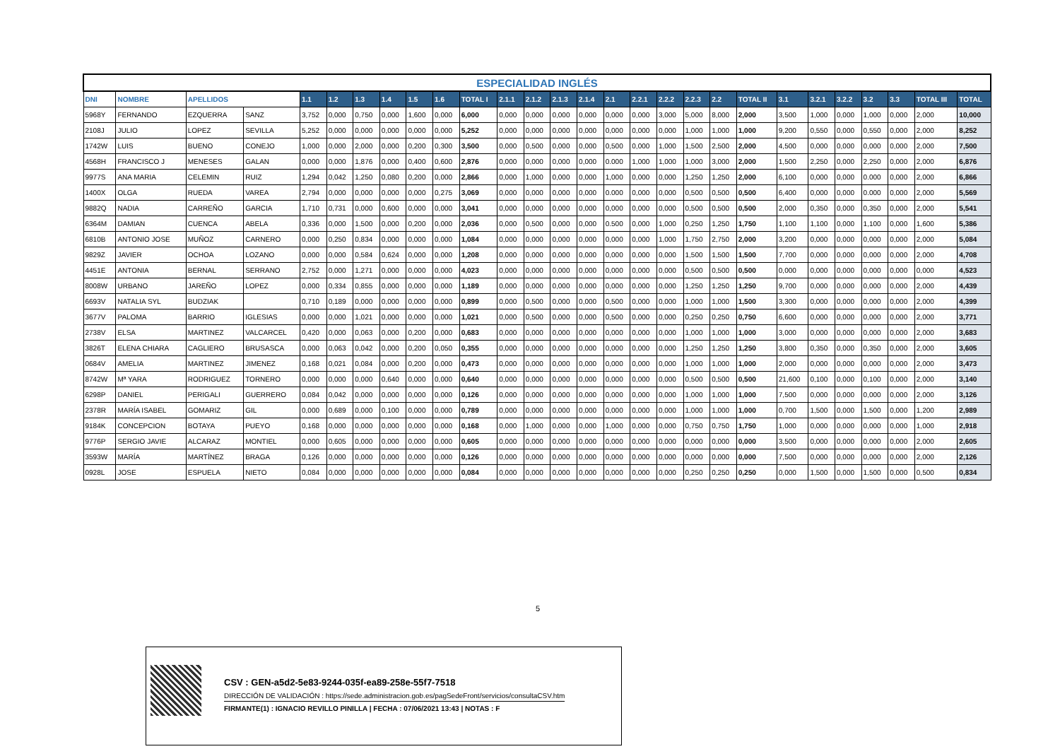| ESPECIALIDAD INGLÉS | | | | | | | | | | | | | | | | | | | | | | | | | | | |
| DNI | NOMBRE | APELLIDOS | | 1.1 | 1.2 | 1.3 | 1.4 | 1.5 | 1.6 | TOTAL I | 2.1.1 | 2.1.2 | 2.1.3 | 2.1.4 | 2.1 | 2.2.1 | 2.2.2 | 2.2.3 | 2.2 | TOTAL II | 3.1 | 3.2.1 | 3.2.2 | 3.2 | 3.3 | TOTAL III | TOTAL |
| 5968Y | FERNANDO | EZQUERRA | SANZ | 3,752 | 0,000 | 0,750 | 0,000 | 1,600 | 0,000 | 6,000 | 0,000 | 0,000 | 0,000 | 0,000 | 0,000 | 0,000 | 3,000 | 5,000 | 8,000 | 2,000 | 3,500 | 1,000 | 0,000 | 1,000 | 0,000 | 2,000 | 10,000 |
| 2108J | JULIO | LOPEZ | SEVILLA | 5,252 | 0,000 | 0,000 | 0,000 | 0,000 | 0,000 | 5,252 | 0,000 | 0,000 | 0,000 | 0,000 | 0,000 | 0,000 | 0,000 | 1,000 | 1,000 | 1,000 | 9,200 | 0,550 | 0,000 | 0,550 | 0,000 | 2,000 | 8,252 |
| 1742W | LUIS | BUENO | CONEJO | 1,000 | 0,000 | 2,000 | 0,000 | 0,200 | 0,300 | 3,500 | 0,000 | 0,500 | 0,000 | 0,000 | 0,500 | 0,000 | 1,000 | 1,500 | 2,500 | 2,000 | 4,500 | 0,000 | 0,000 | 0,000 | 0,000 | 2,000 | 7,500 |
| 4568H | FRANCISCO J | MENESES | GALAN | 0,000 | 0,000 | 1,876 | 0,000 | 0,400 | 0,600 | 2,876 | 0,000 | 0,000 | 0,000 | 0,000 | 0.000 | 1,000 | 1,000 | 1,000 | 3,000 | 2,000 | 1,500 | 2,250 | 0,000 | 2,250 | 0,000 | 2,000 | 6,876 |
| 9977S | ANA MARIA | CELEMIN | RUIZ | 1,294 | 0,042 | 1,250 | 0,080 | 0,200 | 0,000 | 2,866 | 0,000 | 1,000 | 0,000 | 0,000 | 1,000 | 0,000 | 0,000 | 1,250 | 1,250 | 2,000 | 6,100 | 0,000 | 0,000 | 0.000 | 0,000 | 2,000 | 6,866 |
| 1400X | OLGA | RUEDA | VAREA | 2,794 | 0,000 | 0,000 | 0,000 | 0,000 | 0,275 | 3,069 | 0,000 | 0,000 | 0,000 | 0,000 | 0.000 | 0,000 | 0,000 | 0,500 | 0,500 | 0,500 | 6,400 | 0,000 | 0,000 | 0.000 | 0,000 | 2,000 | 5,569 |
| 9882Q | NADIA | CARREÑO | GARCIA | 1,710 | 0,731 | 0,000 | 0,600 | 0,000 | 0,000 | 3,041 | 0,000 | 0,000 | 0,000 | 0,000 | 0,000 | 0,000 | 0,000 | 0,500 | 0,500 | 0,500 | 2,000 | 0,350 | 0,000 | 0,350 | 0,000 | 2,000 | 5,541 |
| 6364M | DAMIAN | CUENCA | ABELA | 0,336 | 0,000 | 1,500 | 0,000 | 0,200 | 0,000 | 2,036 | 0,000 | 0,500 | 0,000 | 0,000 | 0.500 | 0,000 | 1,000 | 0,250 | 1,250 | 1,750 | 1,100 | 1,100 | 0,000 | 1,100 | 0,000 | 1,600 | 5,386 |
| 6810B | ANTONIO JOSE | MUÑOZ | CARNERO | 0,000 | 0,250 | 0,834 | 0,000 | 0,000 | 0,000 | 1,084 | 0,000 | 0,000 | 0,000 | 0,000 | 0,000 | 0,000 | 1,000 | 1,750 | 2,750 | 2,000 | 3,200 | 0,000 | 0,000 | 0,000 | 0,000 | 2,000 | 5,084 |
| 9829Z | JAVIER | OCHOA | LOZANO | 0,000 | 0,000 | 0,584 | 0,624 | 0,000 | 0,000 | 1,208 | 0,000 | 0,000 | 0,000 | 0,000 | 0,000 | 0,000 | 0,000 | 1,500 | 1,500 | 1,500 | 7,700 | 0,000 | 0,000 | 0,000 | 0,000 | 2,000 | 4,708 |
| 4451E | ANTONIA | BERNAL | SERRANO | 2,752 | 0,000 | 1,271 | 0,000 | 0,000 | 0,000 | 4,023 | 0,000 | 0,000 | 0,000 | 0,000 | 0,000 | 0,000 | 0,000 | 0,500 | 0,500 | 0,500 | 0,000 | 0,000 | 0,000 | 0,000 | 0,000 | 0,000 | 4,523 |
| 8008W | URBANO | JAREÑO | LOPEZ | 0,000 | 0,334 | 0,855 | 0,000 | 0,000 | 0,000 | 1,189 | 0,000 | 0,000 | 0,000 | 0,000 | 0,000 | 0,000 | 0,000 | 1,250 | 1,250 | 1,250 | 9,700 | 0,000 | 0,000 | 0,000 | 0,000 | 2,000 | 4,439 |
| 6693V | NATALIA SYL | BUDZIAK | | 0,710 | 0,189 | 0,000 | 0,000 | 0,000 | 0,000 | 0,899 | 0,000 | 0,500 | 0,000 | 0,000 | 0,500 | 0,000 | 0,000 | 1,000 | 1,000 | 1,500 | 3,300 | 0,000 | 0,000 | 0,000 | 0,000 | 2,000 | 4,399 |
| 3677V | PALOMA | BARRIO | IGLESIAS | 0,000 | 0,000 | 1,021 | 0,000 | 0,000 | 0,000 | 1,021 | 0,000 | 0,500 | 0,000 | 0,000 | 0,500 | 0,000 | 0,000 | 0,250 | 0,250 | 0,750 | 6,600 | 0,000 | 0,000 | 0,000 | 0,000 | 2,000 | 3,771 |
| 2738V | ELSA | MARTINEZ | VALCARCEL | 0,420 | 0,000 | 0,063 | 0,000 | 0,200 | 0,000 | 0,683 | 0,000 | 0,000 | 0,000 | 0,000 | 0,000 | 0,000 | 0,000 | 1,000 | 1,000 | 1,000 | 3,000 | 0,000 | 0,000 | 0,000 | 0,000 | 2,000 | 3,683 |
| 3826T | ELENA CHIARA | CAGLIERO | BRUSASCA | 0,000 | 0,063 | 0,042 | 0,000 | 0,200 | 0,050 | 0,355 | 0,000 | 0,000 | 0,000 | 0,000 | 0,000 | 0,000 | 0,000 | 1,250 | 1,250 | 1,250 | 3,800 | 0,350 | 0,000 | 0,350 | 0,000 | 2,000 | 3,605 |
| 0684V | AMELIA | MARTINEZ | JIMENEZ | 0,168 | 0,021 | 0,084 | 0,000 | 0,200 | 0,000 | 0,473 | 0,000 | 0,000 | 0,000 | 0,000 | 0,000 | 0,000 | 0,000 | 1,000 | 1,000 | 1,000 | 2,000 | 0,000 | 0,000 | 0,000 | 0,000 | 2,000 | 3,473 |
| 8742W | Mª YARA | RODRIGUEZ | TORNERO | 0,000 | 0,000 | 0,000 | 0,640 | 0,000 | 0,000 | 0,640 | 0,000 | 0,000 | 0,000 | 0,000 | 0,000 | 0,000 | 0,000 | 0,500 | 0,500 | 0,500 | 21,600 | 0,100 | 0,000 | 0,100 | 0,000 | 2,000 | 3,140 |
| 6298P | DANIEL | PERIGALI | GUERRERO | 0,084 | 0,042 | 0,000 | 0,000 | 0,000 | 0,000 | 0,126 | 0,000 | 0,000 | 0,000 | 0,000 | 0,000 | 0,000 | 0,000 | 1,000 | 1,000 | 1,000 | 7,500 | 0,000 | 0,000 | 0,000 | 0,000 | 2,000 | 3,126 |
| 2378R | MARÍA ISABEL | GOMARIZ | GIL | 0,000 | 0,689 | 0,000 | 0,100 | 0,000 | 0,000 | 0,789 | 0,000 | 0,000 | 0,000 | 0,000 | 0,000 | 0,000 | 0,000 | 1,000 | 1,000 | 1,000 | 0,700 | 1,500 | 0,000 | 1,500 | 0,000 | 1,200 | 2,989 |
| 9184K | CONCEPCION | BOTAYA | PUEYO | 0,168 | 0,000 | 0,000 | 0,000 | 0,000 | 0,000 | 0,168 | 0,000 | 1,000 | 0,000 | 0,000 | 1,000 | 0,000 | 0,000 | 0,750 | 0,750 | 1,750 | 1,000 | 0,000 | 0,000 | 0,000 | 0,000 | 1,000 | 2,918 |
| 9776P | SERGIO JAVIE | ALCARAZ | MONTIEL | 0,000 | 0,605 | 0,000 | 0,000 | 0,000 | 0,000 | 0,605 | 0,000 | 0,000 | 0,000 | 0,000 | 0,000 | 0,000 | 0,000 | 0,000 | 0,000 | 0,000 | 3,500 | 0,000 | 0,000 | 0,000 | 0,000 | 2,000 | 2,605 |
| 3593W | MARÍA | MARTÍNEZ | BRAGA | 0,126 | 0,000 | 0,000 | 0,000 | 0,000 | 0,000 | 0,126 | 0,000 | 0,000 | 0,000 | 0,000 | 0,000 | 0,000 | 0,000 | 0,000 | 0,000 | 0,000 | 7,500 | 0,000 | 0,000 | 0,000 | 0,000 | 2,000 | 2,126 |
| 0928L | JOSE | ESPUELA | NIETO | 0,084 | 0,000 | 0,000 | 0,000 | 0,000 | 0,000 | 0,084 | 0,000 | 0,000 | 0,000 | 0,000 | 0,000 | 0,000 | 0,000 | 0,250 | 0,250 | 0,250 | 0,000 | 1,500 | 0,000 | 1,500 | 0,000 | 0,500 | 0,834 |
5
CSV : GEN-a5d2-5e83-9244-035f-ea89-258e-55f7-7518
DIRECCIÓN DE VALIDACIÓN : https://sede.administracion.gob.es/pagSedeFront/servicios/consultaCSV.htm
FIRMANTE(1) : IGNACIO REVILLO PINILLA | FECHA : 07/06/2021 13:43 | NOTAS : F